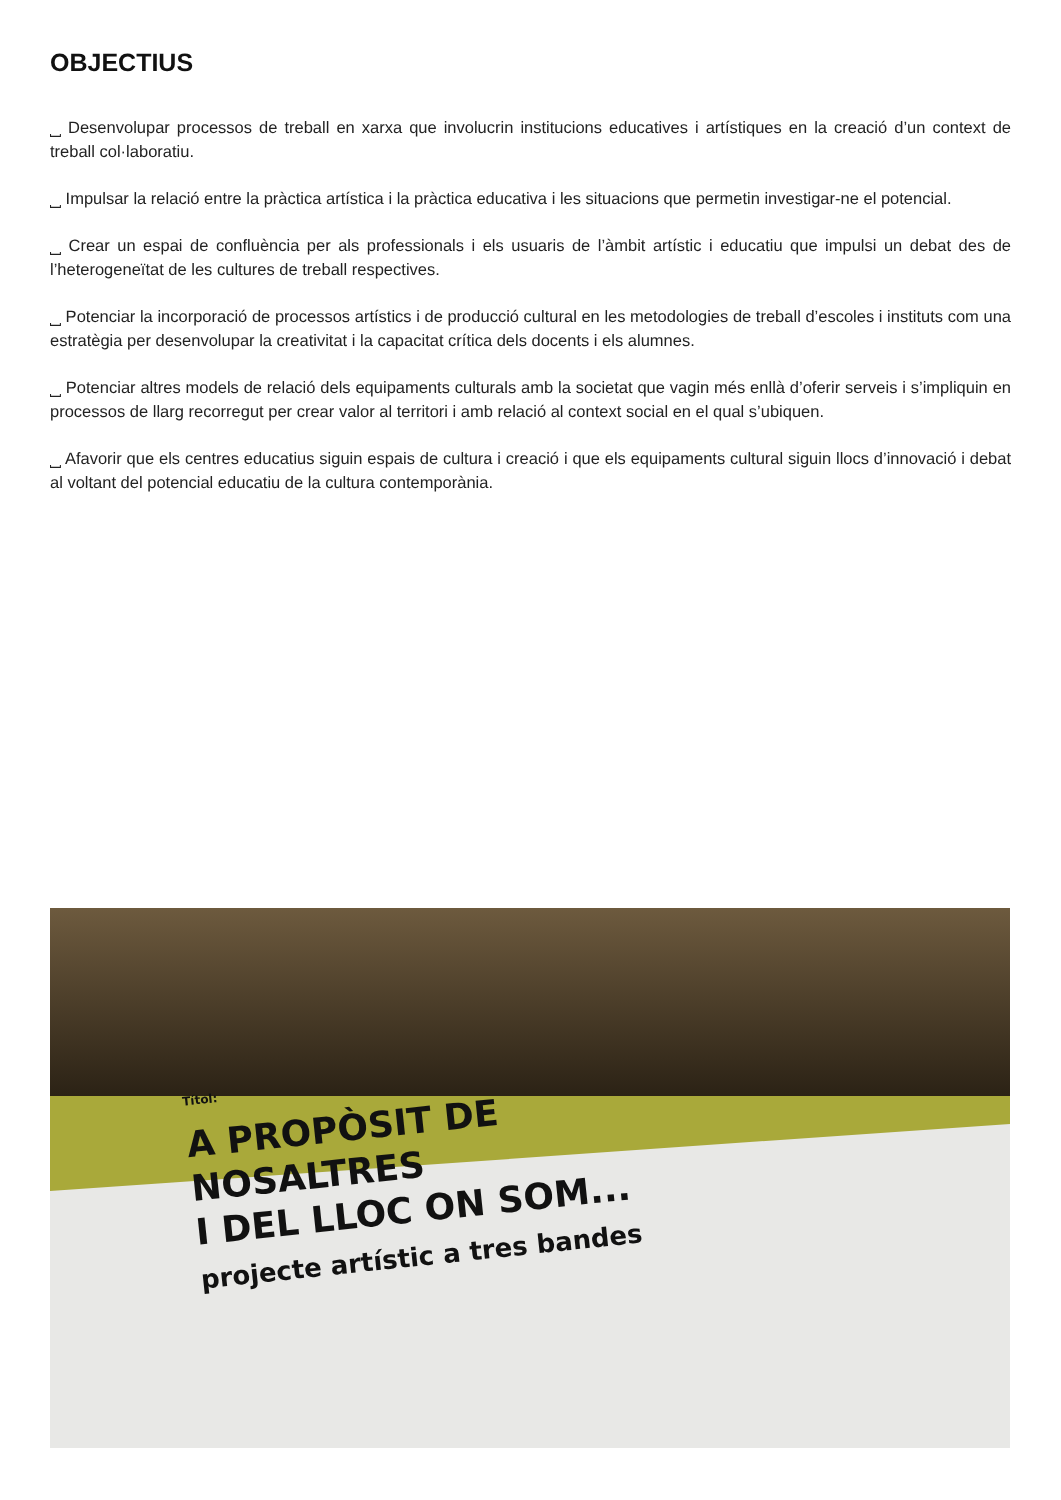OBJECTIUS
⎵ Desenvolupar processos de treball en xarxa que involucrin institucions educatives i artístiques en la creació d’un context de treball col·laboratiu.
⎵ Impulsar la relació entre la pràctica artística i la pràctica educativa i les situacions que permetin investigar-ne el potencial.
⎵ Crear un espai de confluència per als professionals i els usuaris de l’àmbit artístic i educatiu que impulsi un debat des de l’heterogeneïtat de les cultures de treball respectives.
⎵ Potenciar la incorporació de processos artístics i de producció cultural en les metodologies de treball d’escoles i instituts com una estratègia per desenvolupar la creativitat i la capacitat crítica dels docents i els alumnes.
⎵ Potenciar altres models de relació dels equipaments culturals amb la societat que vagin més enllà d’oferir serveis i s’impliquin en processos de llarg recorregut per crear valor al territori i amb relació al context social en el qual s’ubiquen.
⎵ Afavorir que els centres educatius siguin espais de cultura i creació i que els equipaments cultural siguin llocs d’innovació i debat al voltant del potencial educatiu de la cultura contemporània.
Títol:
A PROPÒSIT DE
NOSALTRES
I DEL LLOC ON SOM...
projecte artístic a tres bandes